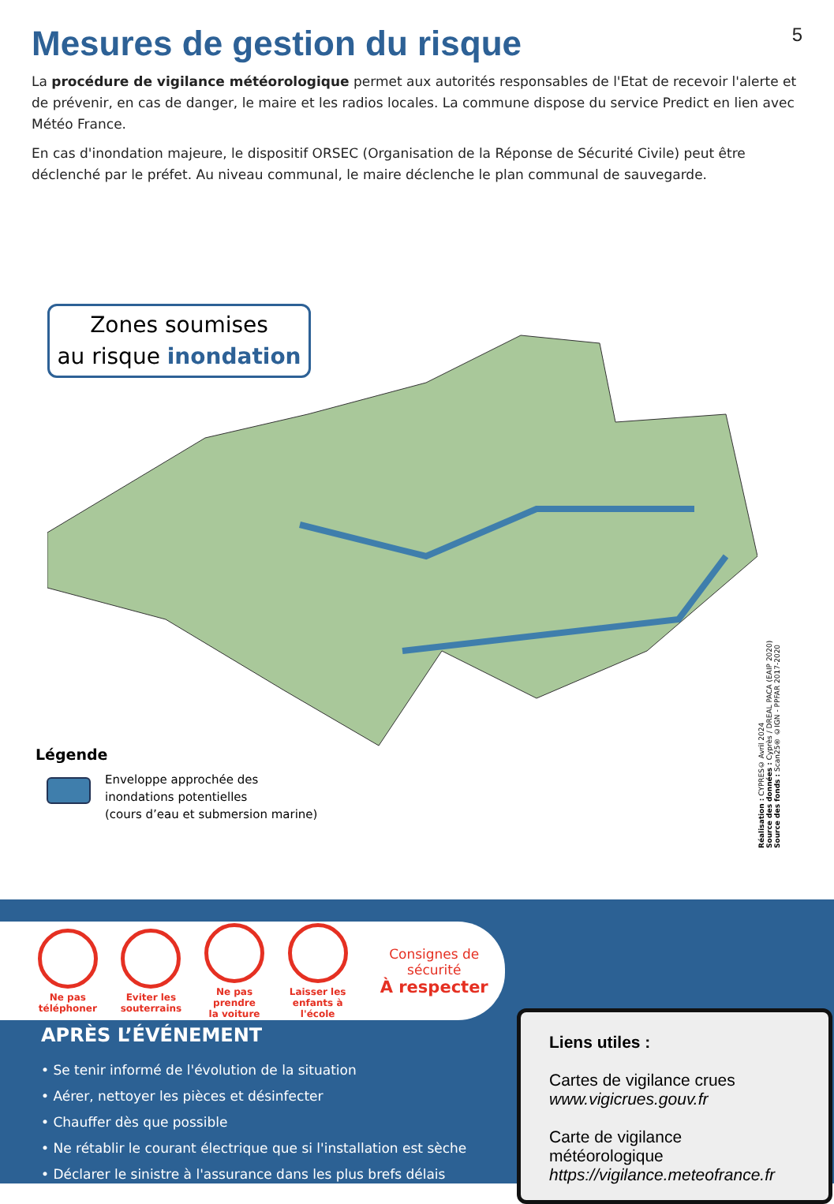Mesures de gestion du risque 5
La procédure de vigilance météorologique permet aux autorités responsables de l'Etat de recevoir l'alerte et de prévenir, en cas de danger, le maire et les radios locales. La commune dispose du service Predict en lien avec Météo France.
En cas d'inondation majeure, le dispositif ORSEC (Organisation de la Réponse de Sécurité Civile) peut être déclenché par le préfet. Au niveau communal, le maire déclenche le plan communal de sauvegarde.
Zones soumises
au risque inondation
Légende
Enveloppe approchée des
inondations potentielles
(cours d’eau et submersion marine)
Réalisation : CYPRES© Avril 2024
Source des données : Cyprès / DREAL PACA (EAIP 2020)
Source des fonds : Scan25® ©IGN - PPFAR 2017-2020
Ne pas
téléphoner
Eviter les
souterrains
Ne pas prendre
la voiture
Laisser les
enfants à l'école
Consignes de sécurité
À respecter
APRÈS L’ÉVÉNEMENT
• Se tenir informé de l'évolution de la situation
• Aérer, nettoyer les pièces et désinfecter
• Chauffer dès que possible
• Ne rétablir le courant électrique que si l'installation est sèche
• Déclarer le sinistre à l'assurance dans les plus brefs délais
Liens utiles :
Cartes de vigilance crues
www.vigicrues.gouv.fr
Carte de vigilance météorologique
https://vigilance.meteofrance.fr